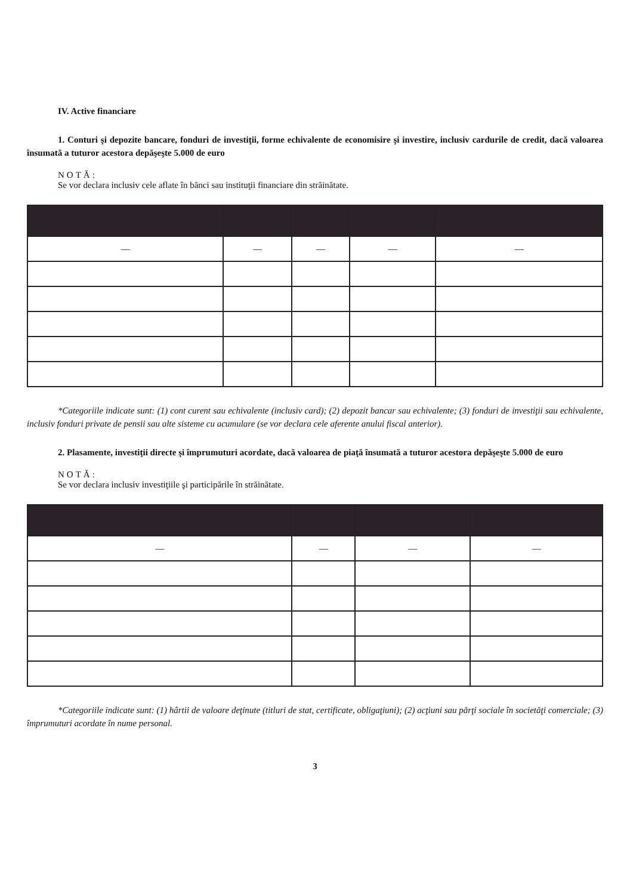IV. Active financiare
1. Conturi şi depozite bancare, fonduri de investiţii, forme echivalente de economisire şi investire, inclusiv cardurile de credit, dacă valoarea însumată a tuturor acestora depăşeşte 5.000 de euro
NOTĂ:
Se vor declara inclusiv cele aflate în bănci sau instituţii financiare din străinătate.
| — | — | — | — | — |
*Categoriile indicate sunt: (1) cont curent sau echivalente (inclusiv card); (2) depozit bancar sau echivalente; (3) fonduri de investiţii sau echivalente, inclusiv fonduri private de pensii sau alte sisteme cu acumulare (se vor declara cele aferente anului fiscal anterior).
2. Plasamente, investiţii directe şi împrumuturi acordate, dacă valoarea de piaţă însumată a tuturor acestora depăşeşte 5.000 de euro
NOTĂ:
Se vor declara inclusiv investiţiile şi participările în străinătate.
| — | — | — | — |
*Categoriile indicate sunt: (1) hârtii de valoare deţinute (titluri de stat, certificate, obligaţiuni); (2) acţiuni sau părţi sociale în societăţi comerciale; (3) împrumuturi acordate în nume personal.
3